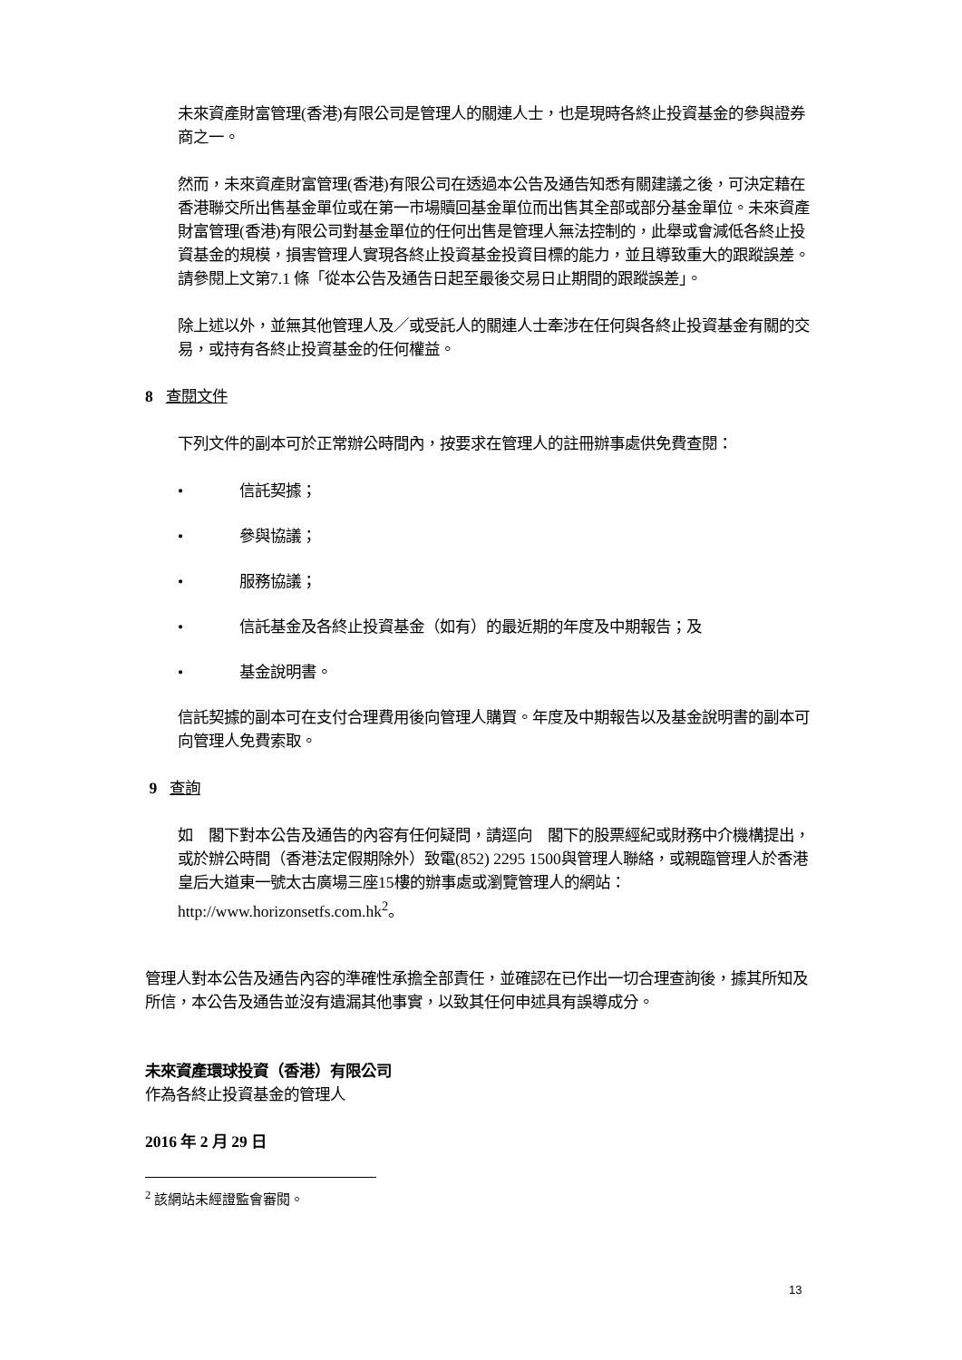未來資產財富管理(香港)有限公司是管理人的關連人士，也是現時各終止投資基金的參與證券商之一。
然而，未來資產財富管理(香港)有限公司在透過本公告及通告知悉有關建議之後，可決定藉在香港聯交所出售基金單位或在第一市場贖回基金單位而出售其全部或部分基金單位。未來資產財富管理(香港)有限公司對基金單位的任何出售是管理人無法控制的，此舉或會減低各終止投資基金的規模，損害管理人實現各終止投資基金投資目標的能力，並且導致重大的跟蹤誤差。請參閱上文第7.1 條「從本公告及通告日起至最後交易日止期間的跟蹤誤差」。
除上述以外，並無其他管理人及／或受託人的關連人士牽涉在任何與各終止投資基金有關的交易，或持有各終止投資基金的任何權益。
8 查閱文件
下列文件的副本可於正常辦公時間內，按要求在管理人的註冊辦事處供免費查閱：
• 信託契據；
• 參與協議；
• 服務協議；
• 信託基金及各終止投資基金（如有）的最近期的年度及中期報告；及
• 基金說明書。
信託契據的副本可在支付合理費用後向管理人購買。年度及中期報告以及基金說明書的副本可向管理人免費索取。
9 查詢
如　閣下對本公告及通告的內容有任何疑問，請逕向　閣下的股票經紀或財務中介機構提出，或於辦公時間（香港法定假期除外）致電(852) 2295 1500與管理人聯絡，或親臨管理人於香港皇后大道東一號太古廣場三座15樓的辦事處或瀏覽管理人的網站：http://www.horizonsetfs.com.hk<sup>2</sup>。
管理人對本公告及通告內容的準確性承擔全部責任，並確認在已作出一切合理查詢後，據其所知及所信，本公告及通告並沒有遺漏其他事實，以致其任何申述具有誤導成分。
未來資產環球投資（香港）有限公司
作為各終止投資基金的管理人
2016 年 2 月 29 日
<sup>2</sup> 該網站未經證監會審閱。
13